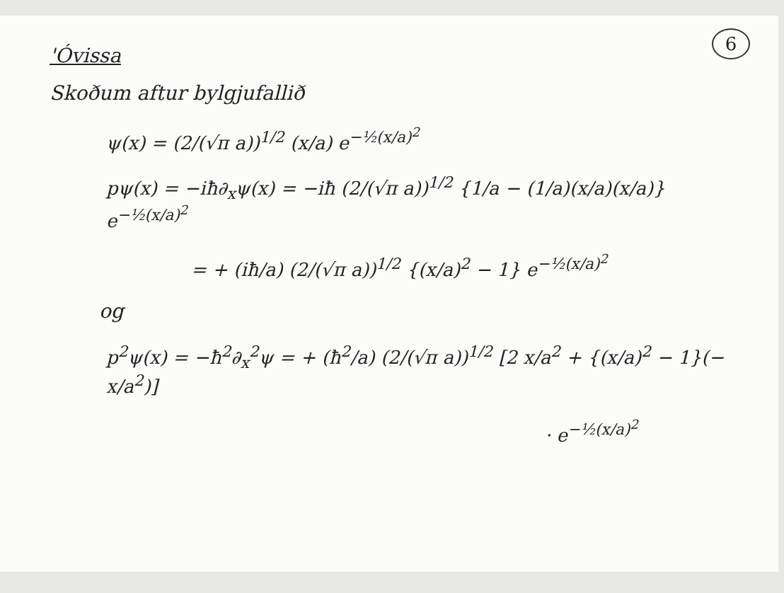6
'Óvissa
Skoðum aftur bylgjufallið
ψ(x) = (2/(√π a))<sup>1/2</sup> (x/a) e<sup>−½(x/a)<sup>2</sup></sup>
pψ(x) = −iħ∂<sub>x</sub>ψ(x) = −iħ (2/(√π a))<sup>1/2</sup> {1/a − (1/a)(x/a)(x/a)} e<sup>−½(x/a)<sup>2</sup></sup>
= + (iħ/a) (2/(√π a))<sup>1/2</sup> {(x/a)<sup>2</sup> − 1} e<sup>−½(x/a)<sup>2</sup></sup>
og
p<sup>2</sup>ψ(x) = −ħ<sup>2</sup>∂<sub>x</sub><sup>2</sup>ψ = + (ħ<sup>2</sup>/a) (2/(√π a))<sup>1/2</sup> [2 x/a<sup>2</sup> + {(x/a)<sup>2</sup> − 1}(− x/a<sup>2</sup>)]
· e<sup>−½(x/a)<sup>2</sup></sup>